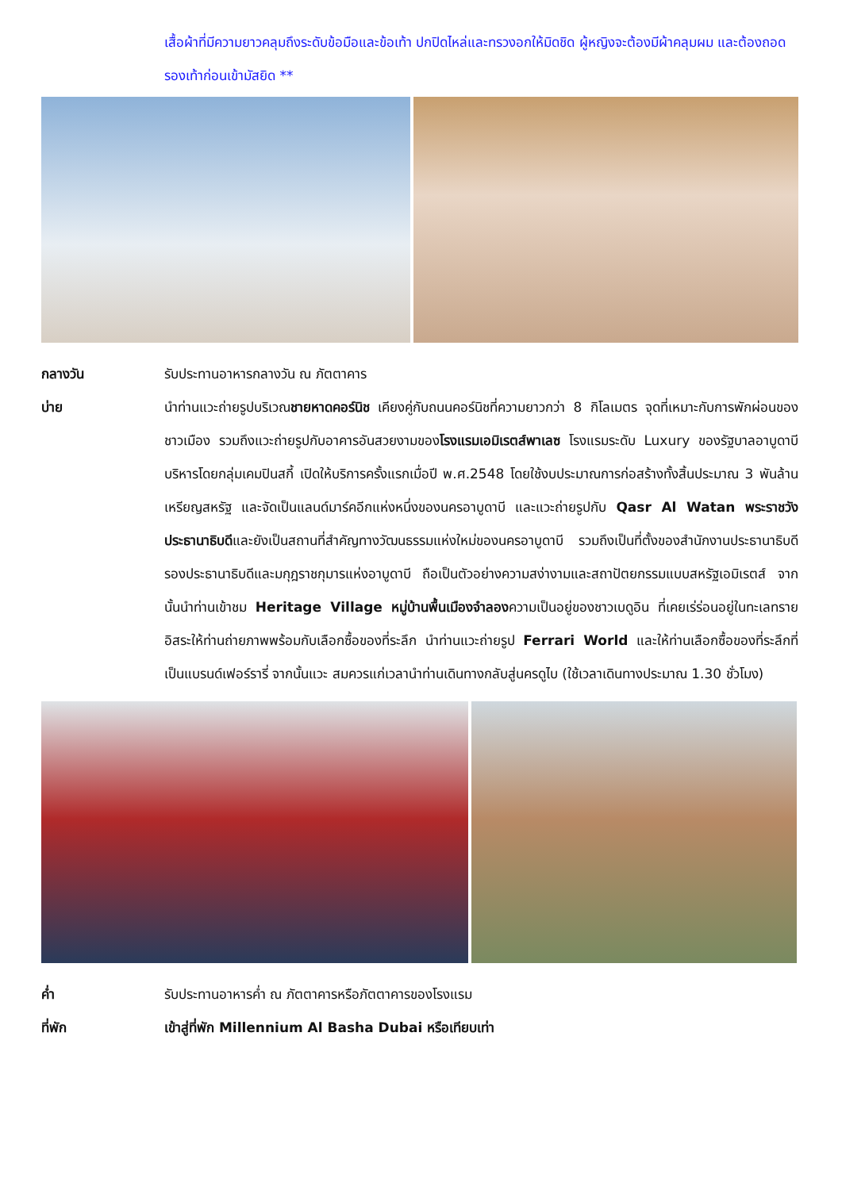เสื้อผ้าที่มีความยาวคลุมถึงระดับข้อมือและข้อเท้า ปกปิดไหล่และทรวงอกให้มิดชิด ผู้หญิงจะต้องมีผ้าคลุมผม และต้องถอดรองเท้าก่อนเข้ามัสยิด **
กลางวัน รับประทานอาหารกลางวัน ณ ภัตตาคาร
บ่าย นำท่านแวะถ่ายรูปบริเวณชายหาดคอร์นิช เคียงคู่กับถนนคอร์นิชที่ความยาวกว่า 8 กิโลเมตร จุดที่เหมาะกับการพักผ่อนของชาวเมือง รวมถึงแวะถ่ายรูปกับอาคารอันสวยงามของโรงแรมเอมิเรตส์พาเลซ โรงแรมระดับ Luxury ของรัฐบาลอาบูดาบี บริหารโดยกลุ่มเคมปินสกี้ เปิดให้บริการครั้งแรกเมื่อปี พ.ศ.2548 โดยใช้งบประมาณการก่อสร้างทั้งสิ้นประมาณ 3 พันล้านเหรียญสหรัฐ และจัดเป็นแลนด์มาร์คอีกแห่งหนึ่งของนครอาบูดาบี และแวะถ่ายรูปกับ Qasr Al Watan พระราชวังประธานาธิบดีและยังเป็นสถานที่สำคัญทางวัฒนธรรมแห่งใหม่ของนครอาบูดาบี รวมถึงเป็นที่ตั้งของสำนักงานประธานาธิบดี รองประธานาธิบดีและมกุฎราชกุมารแห่งอาบูดาบี ถือเป็นตัวอย่างความสง่างามและสถาปัตยกรรมแบบสหรัฐเอมิเรตส์ จากนั้นนำท่านเข้าชม Heritage Village หมู่บ้านพื้นเมืองจำลองความเป็นอยู่ของชาวเบดูอิน ที่เคยเร่ร่อนอยู่ในทะเลทราย อิสระให้ท่านถ่ายภาพพร้อมกับเลือกซื้อของที่ระลึก นำท่านแวะถ่ายรูป Ferrari World และให้ท่านเลือกซื้อของที่ระลึกที่เป็นแบรนด์เฟอร์รารี่ จากนั้นแวะ สมควรแก่เวลานำท่านเดินทางกลับสู่นครดูไบ (ใช้เวลาเดินทางประมาณ 1.30 ชั่วโมง)
ค่ำ รับประทานอาหารค่ำ ณ ภัตตาคารหรือภัตตาคารของโรงแรม
ที่พัก เข้าสู่ที่พัก Millennium Al Basha Dubai หรือเทียบเท่า